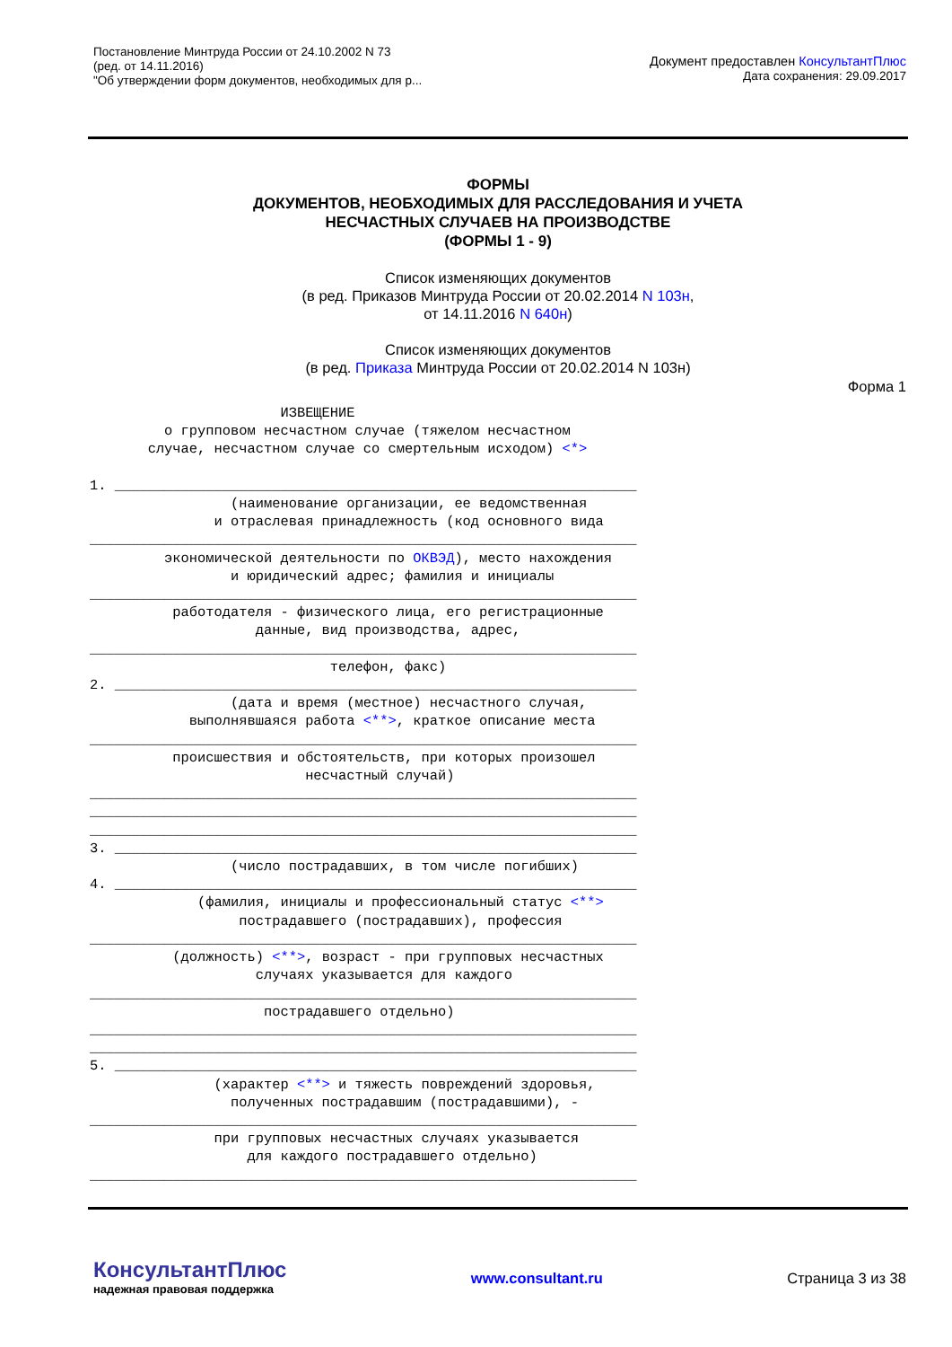Постановление Минтруда России от 24.10.2002 N 73
(ред. от 14.11.2016)
"Об утверждении форм документов, необходимых для р...
Документ предоставлен КонсультантПлюс
Дата сохранения: 29.09.2017
ФОРМЫ
ДОКУМЕНТОВ, НЕОБХОДИМЫХ ДЛЯ РАССЛЕДОВАНИЯ И УЧЕТА
НЕСЧАСТНЫХ СЛУЧАЕВ НА ПРОИЗВОДСТВЕ
(ФОРМЫ 1 - 9)
Список изменяющих документов
(в ред. Приказов Минтруда России от 20.02.2014 N 103н,
от 14.11.2016 N 640н)
Список изменяющих документов
(в ред. Приказа Минтруда России от 20.02.2014 N 103н)
Форма 1
                       ИЗВЕЩЕНИЕ
         о групповом несчастном случае (тяжелом несчастном
       случае, несчастном случае со смертельным исходом) <*>

1. _______________________________________________________________
                 (наименование организации, ее ведомственная
               и отраслевая принадлежность (код основного вида
__________________________________________________________________
         экономической деятельности по ОКВЭД), место нахождения
                 и юридический адрес; фамилия и инициалы
__________________________________________________________________
          работодателя - физического лица, его регистрационные
                    данные, вид производства, адрес,
__________________________________________________________________
                             телефон, факс)
2. _______________________________________________________________
                 (дата и время (местное) несчастного случая,
            выполнявшаяся работа <**>, краткое описание места
__________________________________________________________________
          происшествия и обстоятельств, при которых произошел
                          несчастный случай)
__________________________________________________________________
__________________________________________________________________
__________________________________________________________________
3. _______________________________________________________________
                 (число пострадавших, в том числе погибших)
4. _______________________________________________________________
             (фамилия, инициалы и профессиональный статус <**>
                  пострадавшего (пострадавших), профессия
__________________________________________________________________
          (должность) <**>, возраст - при групповых несчастных
                    случаях указывается для каждого
__________________________________________________________________
                     пострадавшего отдельно)
__________________________________________________________________
__________________________________________________________________
5. _______________________________________________________________
               (характер <**> и тяжесть повреждений здоровья,
                 полученных пострадавшим (пострадавшими), -
__________________________________________________________________
               при групповых несчастных случаях указывается
                   для каждого пострадавшего отдельно)
__________________________________________________________________
КонсультантПлюс
надежная правовая поддержка
www.consultant.ru Страница 3 из 38